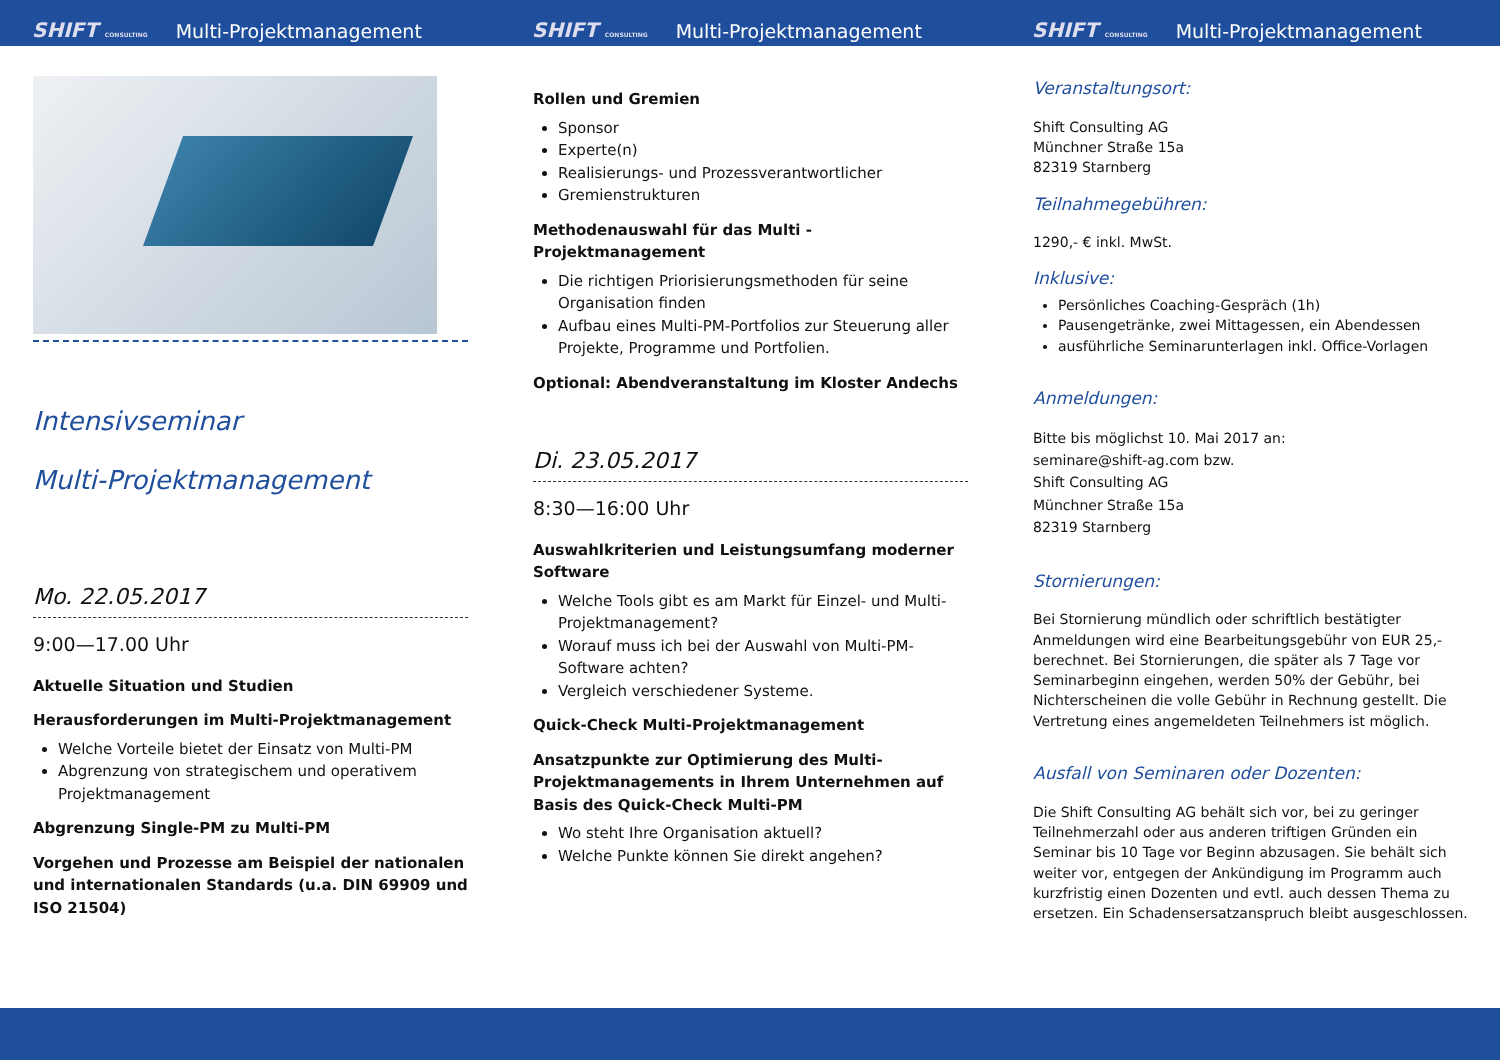SHIFT CONSULTING Multi-Projektmanagement SHIFT CONSULTING Multi-Projektmanagement SHIFT CONSULTING Multi-Projektmanagement
Intensivseminar
Multi-Projektmanagement
Mo. 22.05.2017
9:00—17.00 Uhr
Aktuelle Situation und Studien
Herausforderungen im Multi-Projektmanagement
Welche Vorteile bietet der Einsatz von Multi-PM
Abgrenzung von strategischem und operativem Projektmanagement
Abgrenzung Single-PM zu Multi-PM
Vorgehen und Prozesse am Beispiel der nationalen und internationalen Standards (u.a. DIN 69909 und ISO 21504)
Rollen und Gremien
Sponsor
Experte(n)
Realisierungs- und Prozessverantwortlicher
Gremienstrukturen
Methodenauswahl für das Multi -Projektmanagement
Die richtigen Priorisierungsmethoden für seine Organisation finden
Aufbau eines Multi-PM-Portfolios zur Steuerung aller Projekte, Programme und Portfolien.
Optional: Abendveranstaltung im Kloster Andechs
Di. 23.05.2017
8:30—16:00 Uhr
Auswahlkriterien und Leistungsumfang moderner Software
Welche Tools gibt es am Markt für Einzel- und Multi-Projektmanagement?
Worauf muss ich bei der Auswahl von Multi-PM-Software achten?
Vergleich verschiedener Systeme.
Quick-Check Multi-Projektmanagement
Ansatzpunkte zur Optimierung des Multi-Projektmanagements in Ihrem Unternehmen auf Basis des Quick-Check Multi-PM
Wo steht Ihre Organisation aktuell?
Welche Punkte können Sie direkt angehen?
Veranstaltungsort:
Shift Consulting AG
Münchner Straße 15a
82319 Starnberg
Teilnahmegebühren:
1290,- € inkl. MwSt.
Inklusive:
Persönliches Coaching-Gespräch (1h)
Pausengetränke, zwei Mittagessen, ein Abendessen
ausführliche Seminarunterlagen inkl. Office-Vorlagen
Anmeldungen:
Bitte bis möglichst 10. Mai 2017 an:
seminare@shift-ag.com bzw.
Shift Consulting AG
Münchner Straße 15a
82319 Starnberg
Stornierungen:
Bei Stornierung mündlich oder schriftlich bestätigter Anmeldungen wird eine Bearbeitungsgebühr von EUR 25,- berechnet. Bei Stornierungen, die später als 7 Tage vor Seminarbeginn eingehen, werden 50% der Gebühr, bei Nichterscheinen die volle Gebühr in Rechnung gestellt. Die Vertretung eines angemeldeten Teilnehmers ist möglich.
Ausfall von Seminaren oder Dozenten:
Die Shift Consulting AG behält sich vor, bei zu geringer Teilnehmerzahl oder aus anderen triftigen Gründen ein Seminar bis 10 Tage vor Beginn abzusagen. Sie behält sich weiter vor, entgegen der Ankündigung im Programm auch kurzfristig einen Dozenten und evtl. auch dessen Thema zu ersetzen. Ein Schadensersatzanspruch bleibt ausgeschlossen.